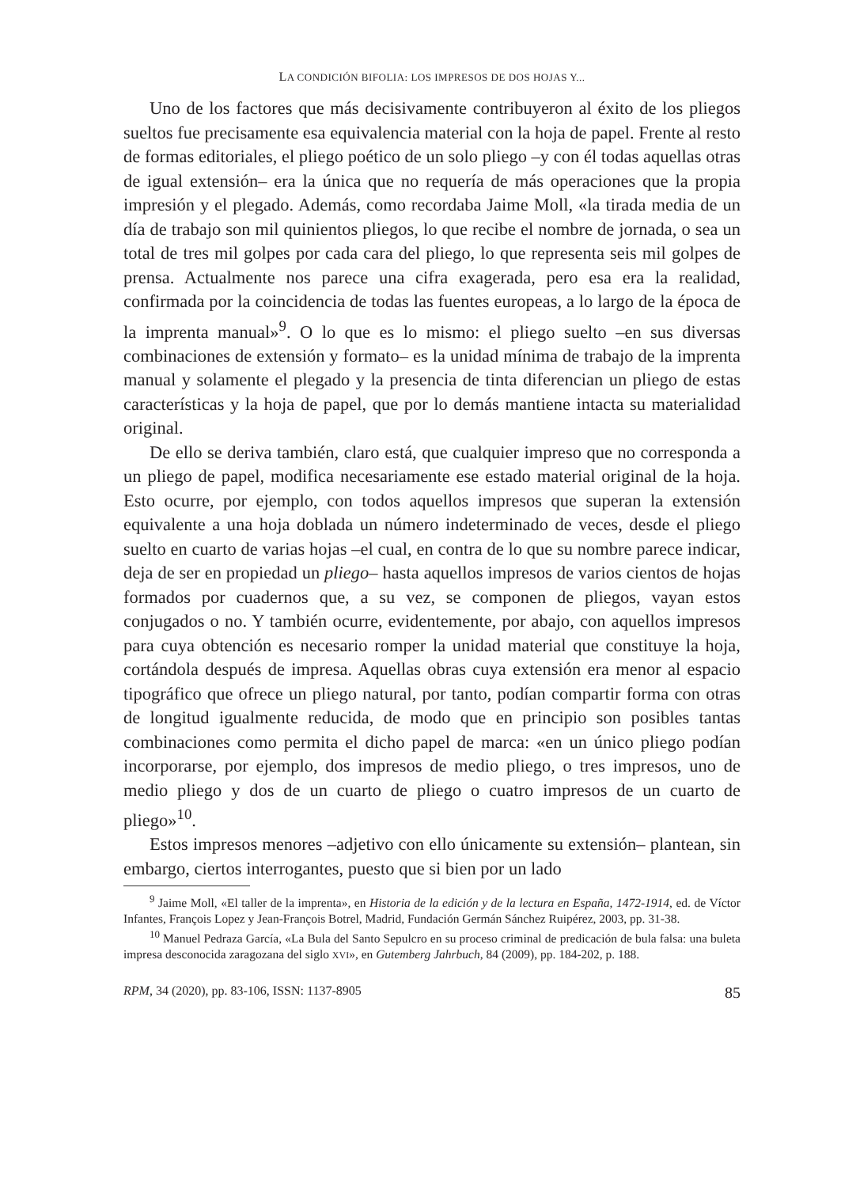LA CONDICIÓN BIFOLIA: LOS IMPRESOS DE DOS HOJAS Y...
Uno de los factores que más decisivamente contribuyeron al éxito de los pliegos sueltos fue precisamente esa equivalencia material con la hoja de papel. Frente al resto de formas editoriales, el pliego poético de un solo pliego –y con él todas aquellas otras de igual extensión– era la única que no requería de más operaciones que la propia impresión y el plegado. Además, como recordaba Jaime Moll, «la tirada media de un día de trabajo son mil quinientos pliegos, lo que recibe el nombre de jornada, o sea un total de tres mil golpes por cada cara del pliego, lo que representa seis mil golpes de prensa. Actualmente nos parece una cifra exagerada, pero esa era la realidad, confirmada por la coincidencia de todas las fuentes europeas, a lo largo de la época de la imprenta manual»<sup>9</sup>. O lo que es lo mismo: el pliego suelto –en sus diversas combinaciones de extensión y formato– es la unidad mínima de trabajo de la imprenta manual y solamente el plegado y la presencia de tinta diferencian un pliego de estas características y la hoja de papel, que por lo demás mantiene intacta su materialidad original.
De ello se deriva también, claro está, que cualquier impreso que no corresponda a un pliego de papel, modifica necesariamente ese estado material original de la hoja. Esto ocurre, por ejemplo, con todos aquellos impresos que superan la extensión equivalente a una hoja doblada un número indeterminado de veces, desde el pliego suelto en cuarto de varias hojas –el cual, en contra de lo que su nombre parece indicar, deja de ser en propiedad un pliego– hasta aquellos impresos de varios cientos de hojas formados por cuadernos que, a su vez, se componen de pliegos, vayan estos conjugados o no. Y también ocurre, evidentemente, por abajo, con aquellos impresos para cuya obtención es necesario romper la unidad material que constituye la hoja, cortándola después de impresa. Aquellas obras cuya extensión era menor al espacio tipográfico que ofrece un pliego natural, por tanto, podían compartir forma con otras de longitud igualmente reducida, de modo que en principio son posibles tantas combinaciones como permita el dicho papel de marca: «en un único pliego podían incorporarse, por ejemplo, dos impresos de medio pliego, o tres impresos, uno de medio pliego y dos de un cuarto de pliego o cuatro impresos de un cuarto de pliego»<sup>10</sup>.
Estos impresos menores –adjetivo con ello únicamente su extensión– plantean, sin embargo, ciertos interrogantes, puesto que si bien por un lado
<sup>9</sup> Jaime Moll, «El taller de la imprenta», en Historia de la edición y de la lectura en España, 1472-1914, ed. de Víctor Infantes, François Lopez y Jean-François Botrel, Madrid, Fundación Germán Sánchez Ruipérez, 2003, pp. 31-38.
<sup>10</sup> Manuel Pedraza García, «La Bula del Santo Sepulcro en su proceso criminal de predicación de bula falsa: una buleta impresa desconocida zaragozana del siglo XVI», en Gutemberg Jahrbuch, 84 (2009), pp. 184-202, p. 188.
RPM, 34 (2020), pp. 83-106, ISSN: 1137-8905 85